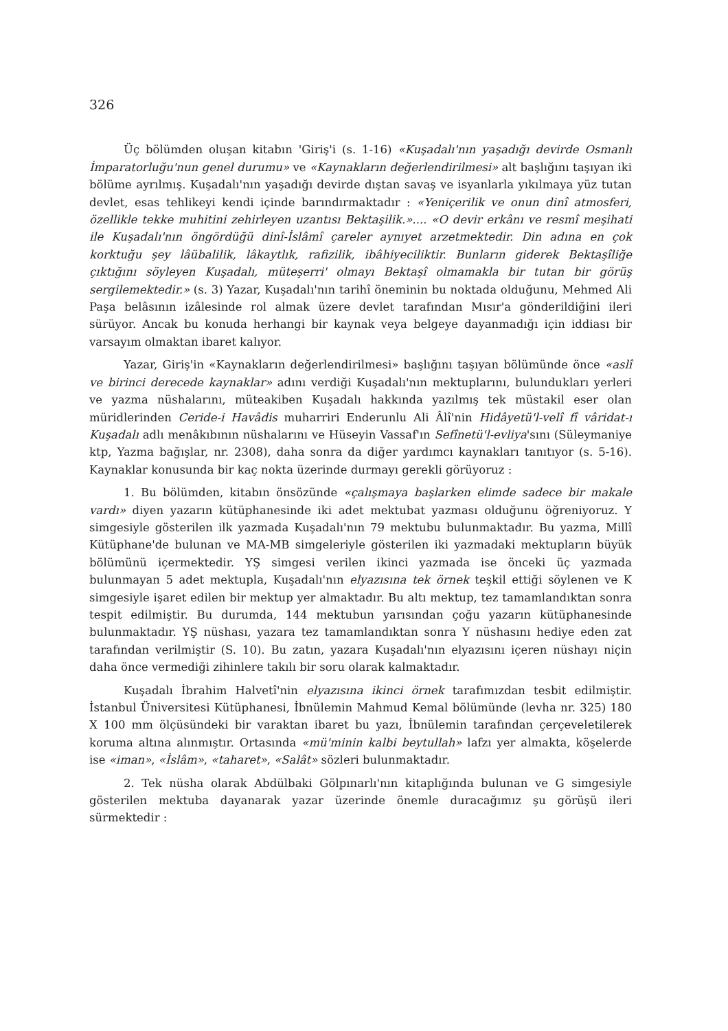326
Üç bölümden oluşan kitabın 'Giriş'i (s. 1-16) «Kuşadalı'nın yaşadığı devirde Osmanlı İmparatorluğu'nun genel durumu» ve «Kaynakların değerlendirilmesi» alt başlığını taşıyan iki bölüme ayrılmış. Kuşadalı'nın yaşadığı devirde dıştan savaş ve isyanlarla yıkılmaya yüz tutan devlet, esas tehlikeyi kendi içinde barındırmaktadır : «Yeniçerilik ve onun dinî atmosferi, özellikle tekke muhitini zehirleyen uzantısı Bektaşilik.».... «O devir erkânı ve resmî meşihati ile Kuşadalı'nın öngördüğü dinî-İslâmî çareler aynıyet arzetmektedir. Din adına en çok korktuğu şey lâübalilik, lâkaytlık, rafizilik, ibâhiyeciliktir. Bunların giderek Bektaşîliğe çıktığını söyleyen Kuşadalı, müteşerri' olmayı Bektaşî olmamakla bir tutan bir görüş sergilemektedir.» (s. 3) Yazar, Kuşadalı'nın tarihî öneminin bu noktada olduğunu, Mehmed Ali Paşa belâsının izâlesinde rol almak üzere devlet tarafından Mısır'a gönderildiğini ileri sürüyor. Ancak bu konuda herhangi bir kaynak veya belgeye dayanmadığı için iddiası bir varsayım olmaktan ibaret kalıyor.
Yazar, Giriş'in «Kaynakların değerlendirilmesi» başlığını taşıyan bölümünde önce «aslî ve birinci derecede kaynaklar» adını verdiği Kuşadalı'nın mektuplarını, bulundukları yerleri ve yazma nüshalarını, müteakiben Kuşadalı hakkında yazılmış tek müstakil eser olan müridlerinden Ceride-i Havâdis muharriri Enderunlu Ali Âlî'nin Hidâyetü'l-velî fî vâridat-ı Kuşadalı adlı menâkıbının nüshalarını ve Hüseyin Vassaf'ın Sefînetü'l-evliya'sını (Süleymaniye ktp, Yazma bağışlar, nr. 2308), daha sonra da diğer yardımcı kaynakları tanıtıyor (s. 5-16). Kaynaklar konusunda bir kaç nokta üzerinde durmayı gerekli görüyoruz :
1. Bu bölümden, kitabın önsözünde «çalışmaya başlarken elimde sadece bir makale vardı» diyen yazarın kütüphanesinde iki adet mektubat yazması olduğunu öğreniyoruz. Y simgesiyle gösterilen ilk yazmada Kuşadalı'nın 79 mektubu bulunmaktadır. Bu yazma, Millî Kütüphane'de bulunan ve MA-MB simgeleriyle gösterilen iki yazmadaki mektupların büyük bölümünü içermektedir. YŞ simgesi verilen ikinci yazmada ise önceki üç yazmada bulunmayan 5 adet mektupla, Kuşadalı'nın elyazısına tek örnek teşkil ettiği söylenen ve K simgesiyle işaret edilen bir mektup yer almaktadır. Bu altı mektup, tez tamamlandıktan sonra tespit edilmiştir. Bu durumda, 144 mektubun yarısından çoğu yazarın kütüphanesinde bulunmaktadır. YŞ nüshası, yazara tez tamamlandıktan sonra Y nüshasını hediye eden zat tarafından verilmiştir (S. 10). Bu zatın, yazara Kuşadalı'nın elyazısını içeren nüshayı niçin daha önce vermediği zihinlere takılı bir soru olarak kalmaktadır.
Kuşadalı İbrahim Halvetî'nin elyazısına ikinci örnek tarafımızdan tesbit edilmiştir. İstanbul Üniversitesi Kütüphanesi, İbnülemin Mahmud Kemal bölümünde (levha nr. 325) 180 X 100 mm ölçüsündeki bir varaktan ibaret bu yazı, İbnülemin tarafından çerçeveletilerek koruma altına alınmıştır. Ortasında «mü'minin kalbi beytullah» lafzı yer almakta, köşelerde ise «iman», «İslâm», «taharet», «Salât» sözleri bulunmaktadır.
2. Tek nüsha olarak Abdülbaki Gölpınarlı'nın kitaplığında bulunan ve G simgesiyle gösterilen mektuba dayanarak yazar üzerinde önemle duracağımız şu görüşü ileri sürmektedir :